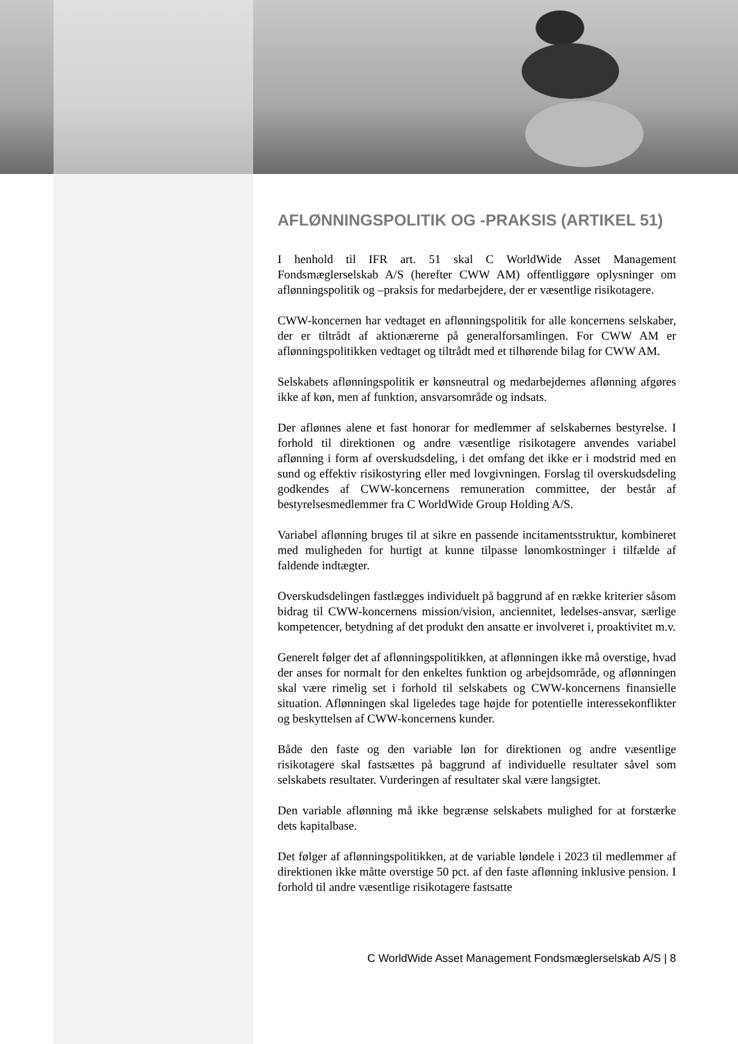AFLØNNINGSPOLITIK OG -PRAKSIS (ARTIKEL 51)
I henhold til IFR art. 51 skal C WorldWide Asset Management Fondsmæglerselskab A/S (herefter CWW AM) offentliggøre oplysninger om aflønningspolitik og –praksis for medarbejdere, der er væsentlige risikotagere.
CWW-koncernen har vedtaget en aflønningspolitik for alle koncernens selskaber, der er tiltrådt af aktionærerne på generalforsamlingen. For CWW AM er aflønningspolitikken vedtaget og tiltrådt med et tilhørende bilag for CWW AM.
Selskabets aflønningspolitik er kønsneutral og medarbejdernes aflønning afgøres ikke af køn, men af funktion, ansvarsområde og indsats.
Der aflønnes alene et fast honorar for medlemmer af selskabernes bestyrelse. I forhold til direktionen og andre væsentlige risikotagere anvendes variabel aflønning i form af overskudsdeling, i det omfang det ikke er i modstrid med en sund og effektiv risikostyring eller med lovgivningen. Forslag til overskudsdeling godkendes af CWW-koncernens remuneration committee, der består af bestyrelsesmedlemmer fra C WorldWide Group Holding A/S.
Variabel aflønning bruges til at sikre en passende incitamentsstruktur, kombineret med muligheden for hurtigt at kunne tilpasse lønomkostninger i tilfælde af faldende indtægter.
Overskudsdelingen fastlægges individuelt på baggrund af en række kriterier såsom bidrag til CWW-koncernens mission/vision, anciennitet, ledelses-ansvar, særlige kompetencer, betydning af det produkt den ansatte er involveret i, proaktivitet m.v.
Generelt følger det af aflønningspolitikken, at aflønningen ikke må overstige, hvad der anses for normalt for den enkeltes funktion og arbejdsområde, og aflønningen skal være rimelig set i forhold til selskabets og CWW-koncernens finansielle situation. Aflønningen skal ligeledes tage højde for potentielle interessekonflikter og beskyttelsen af CWW-koncernens kunder.
Både den faste og den variable løn for direktionen og andre væsentlige risikotagere skal fastsættes på baggrund af individuelle resultater såvel som selskabets resultater. Vurderingen af resultater skal være langsigtet.
Den variable aflønning må ikke begrænse selskabets mulighed for at forstærke dets kapitalbase.
Det følger af aflønningspolitikken, at de variable løndele i 2023 til medlemmer af direktionen ikke måtte overstige 50 pct. af den faste aflønning inklusive pension. I forhold til andre væsentlige risikotagere fastsatte
C WorldWide Asset Management Fondsmæglerselskab A/S | 8